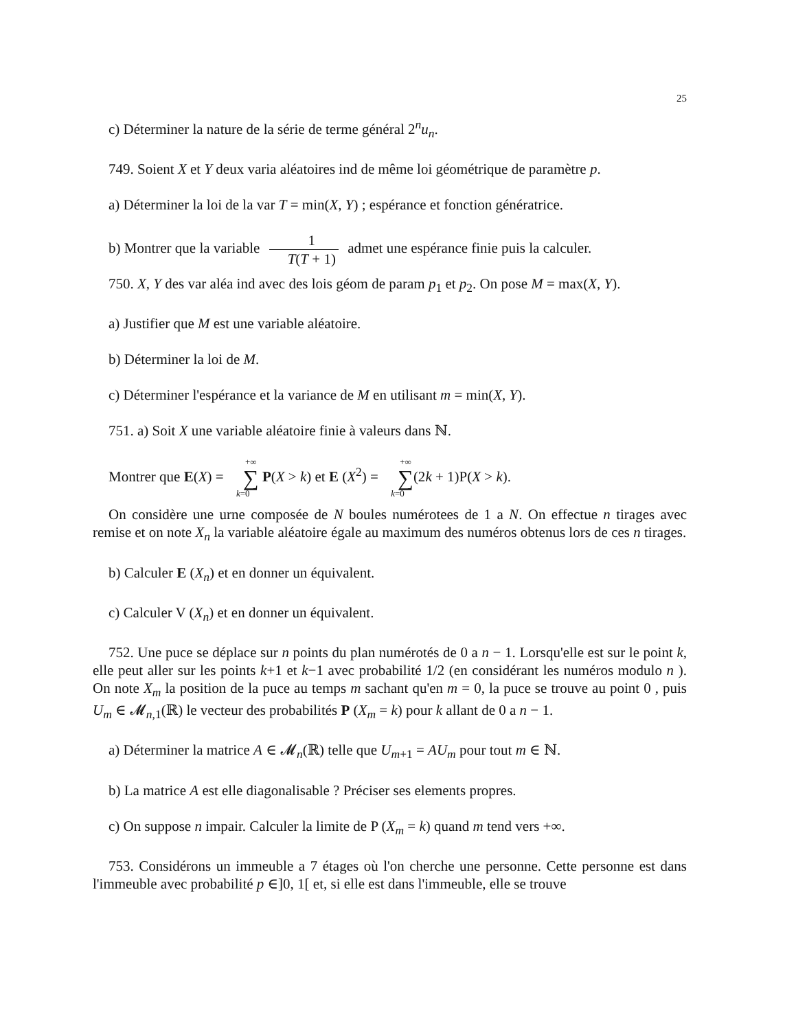25
c) Déterminer la nature de la série de terme général 2<sup>n</sup>u<sub>n</sub>.
749. Soient X et Y deux varia aléatoires ind de même loi géométrique de paramètre p.
a) Déterminer la loi de la var T = min(X, Y) ; espérance et fonction génératrice.
b) Montrer que la variable 1 T(T + 1) admet une espérance finie puis la calculer.
750. X, Y des var aléa ind avec des lois géom de param p<sub>1</sub> et p<sub>2</sub>. On pose M = max(X, Y).
a) Justifier que M est une variable aléatoire.
b) Déterminer la loi de M.
c) Déterminer l'espérance et la variance de M en utilisant m = min(X, Y).
751. a) Soit X une variable aléatoire finie à valeurs dans ℕ.
Montrer que E(X) = +∞ ∑ k=0 P(X > k) et E (X<sup>2</sup>) = +∞ ∑ k=0(2k + 1)P(X > k).
On considère une urne composée de N boules numérotees de 1 a N. On effectue n tirages avec remise et on note X<sub>n</sub> la variable aléatoire égale au maximum des numéros obtenus lors de ces n tirages.
b) Calculer E (X<sub>n</sub>) et en donner un équivalent.
c) Calculer V (X<sub>n</sub>) et en donner un équivalent.
752. Une puce se déplace sur n points du plan numérotés de 0 a n − 1. Lorsqu'elle est sur le point k, elle peut aller sur les points k+1 et k−1 avec probabilité 1/2 (en considérant les numéros modulo n ). On note X<sub>m</sub> la position de la puce au temps m sachant qu'en m = 0, la puce se trouve au point 0 , puis U<sub>m</sub> ∈ 𝓜<sub>n,1</sub>(ℝ) le vecteur des probabilités P (X<sub>m</sub> = k) pour k allant de 0 a n − 1.
a) Déterminer la matrice A ∈ 𝓜<sub>n</sub>(ℝ) telle que U<sub>m+1</sub> = AU<sub>m</sub> pour tout m ∈ ℕ.
b) La matrice A est elle diagonalisable ? Préciser ses elements propres.
c) On suppose n impair. Calculer la limite de P (X<sub>m</sub> = k) quand m tend vers +∞.
753. Considérons un immeuble a 7 étages où l'on cherche une personne. Cette personne est dans l'immeuble avec probabilité p ∈]0, 1[ et, si elle est dans l'immeuble, elle se trouve